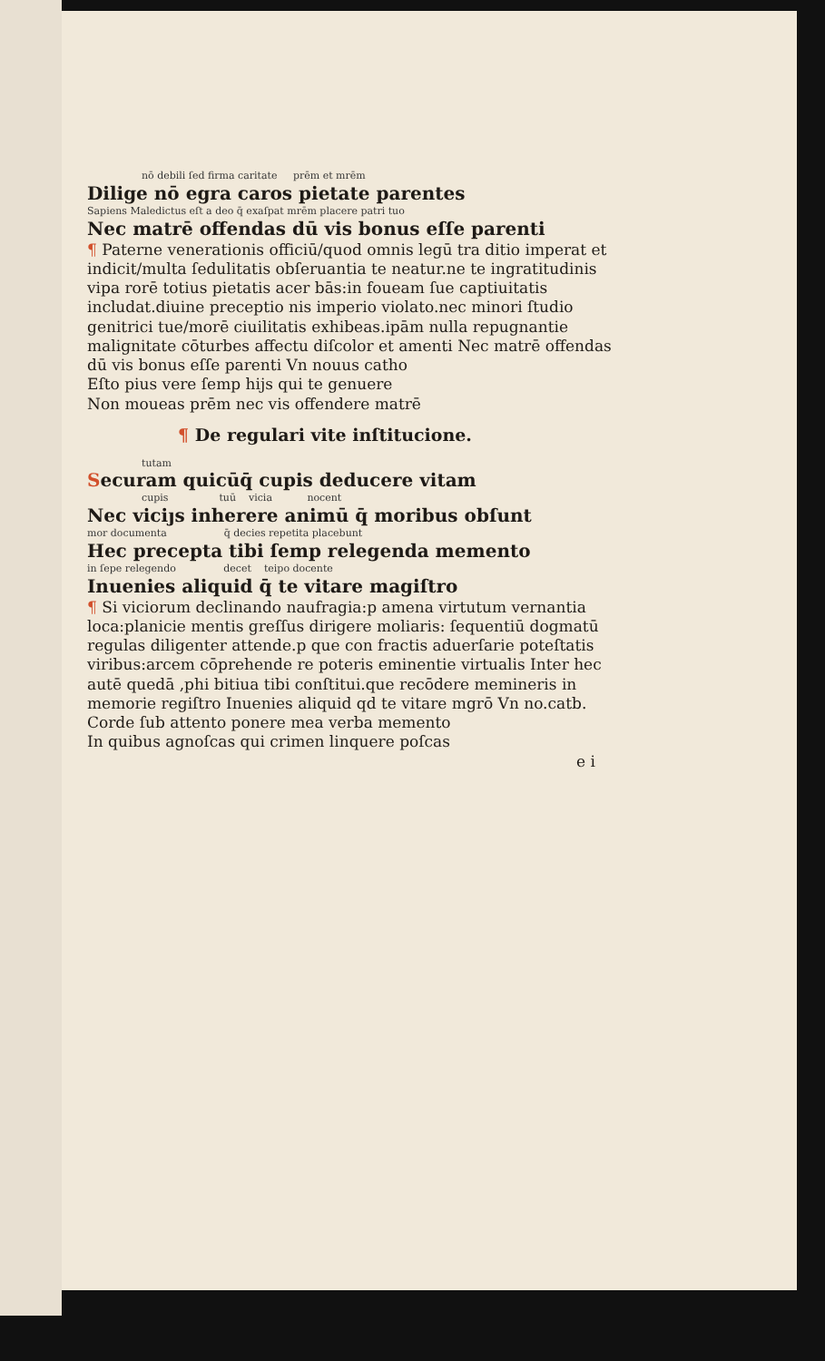nō debili ſed firma caritate prēm et mrēm
Dilige nō egra caros pietate parentes
Sapiens Maledictus eſt a deo q̄ exaſpat mrēm placere patri tuo
Nec matrē offendas dū vis bonus eſſe parenti
¶ Paterne venerationis officiū/quod omnis legū tra ditio imperat et indicit/multa ſedulitatis obſeruantia te neatur.ne te ingratitudinis vipa rorē totius pietatis acer bās:in foueam ſue captiuitatis includat.diuine preceptio nis imperio violato.nec minori ſtudio genitrici tue/morē ciuilitatis exhibeas.ipām nulla repugnantie malignitate cōturbes affectu diſcolor et amenti Nec matrē offendas dū vis bonus eſſe parenti Vn nouus catho
Eſto pius vere ſemp hijs qui te genuere
Non moueas prēm nec vis offendere matrē
¶ De regulari vite inſtitucione.
tutam
Securam quicūq̄ cupis deducere vitam
cupis tuū vicia nocent
Nec viciȷs inherere animū q̄ moribus obſunt
mor documenta q̄ decies repetita placebunt
Hec precepta tibi ſemp relegenda memento
in ſepe relegendo decet teipo docente
Inuenies aliquid q̄ te vitare magiſtro
¶ Si viciorum declinando naufragia:p amena virtutum vernantia loca:planicie mentis greſſus dirigere moliaris: ſequentiū dogmatū regulas diligenter attende.p que con fractis aduerſarie poteſtatis viribus:arcem cōprehende re poteris eminentie virtualis Inter hec autē quedā ,phi bitiua tibi conſtitui.que recōdere memineris in memorie regiſtro Inuenies aliquid qd te vitare mgrō Vn no.catb.
Corde ſub attento ponere mea verba memento
In quibus agnoſcas qui crimen linquere poſcas
e i